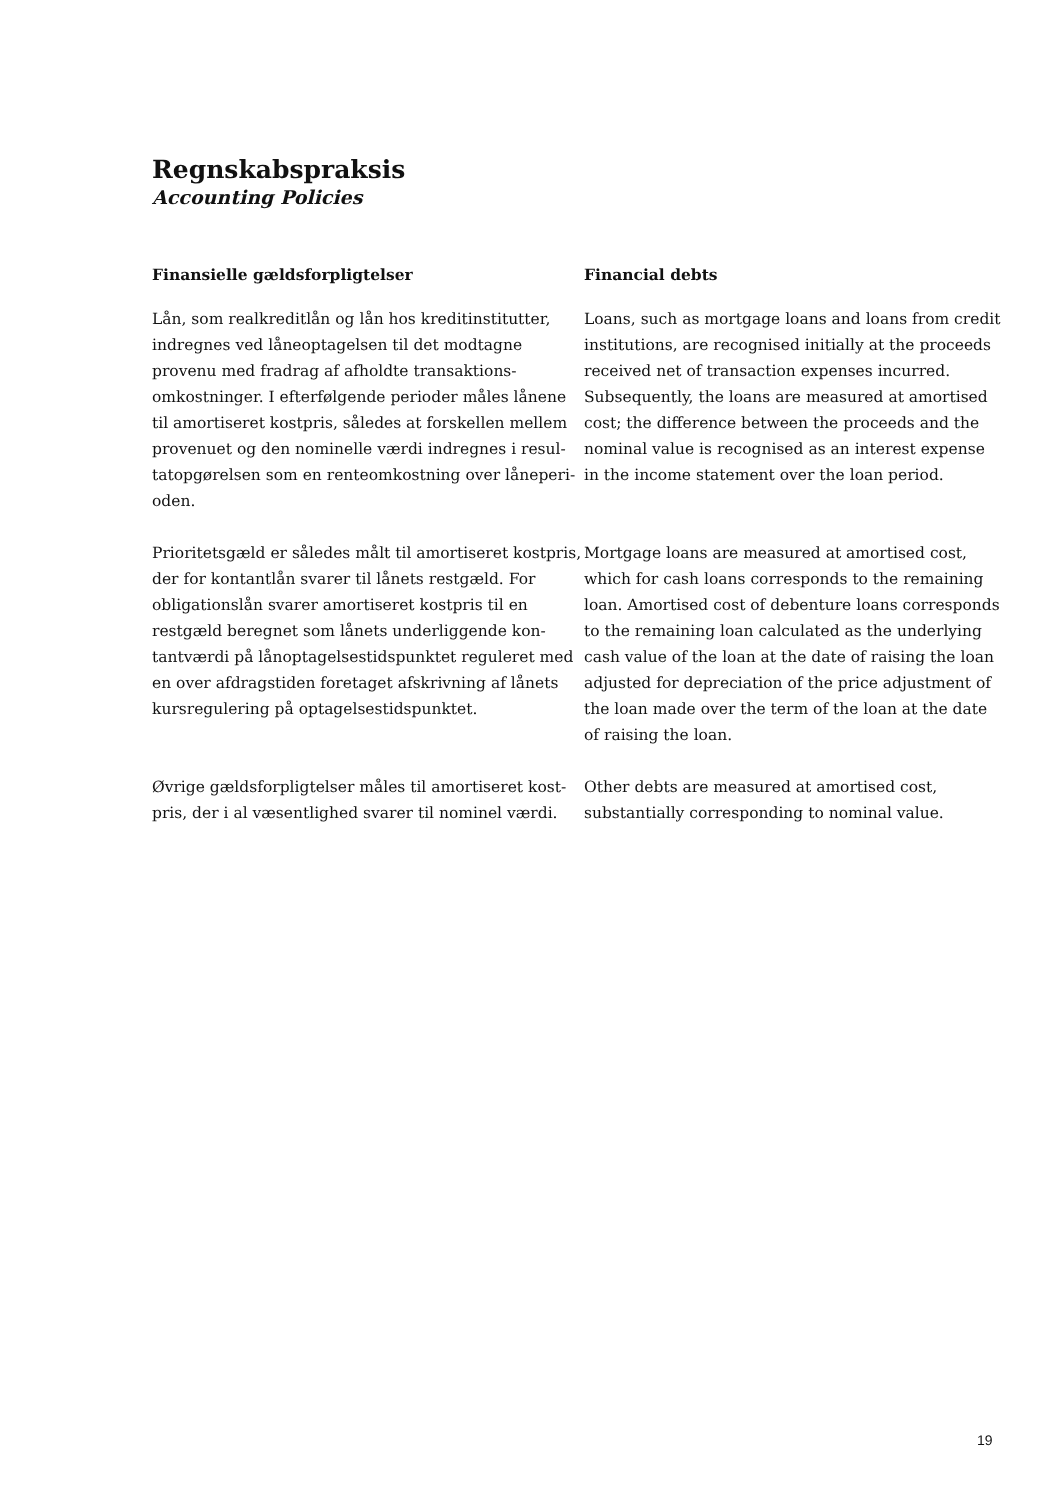Regnskabspraksis
Accounting Policies
Finansielle gældsforpligtelser
Financial debts
Lån, som realkreditlån og lån hos kreditinstitutter, indregnes ved låneoptagelsen til det modtagne provenu med fradrag af afholdte transaktions­omkostninger. I efterfølgende perioder måles lånene til amortiseret kostpris, således at forskellen mellem provenuet og den nominelle værdi indregnes i resul­tatopgørelsen som en renteomkostning over låneperi­oden.
Loans, such as mortgage loans and loans from cre­dit institutions, are recognised initially at the proceeds received net of transaction expenses incurred. Subsequently, the loans are measured at amortised cost; the difference between the proceeds and the nominal value is recognised as an interest expense in the income statement over the loan period.
Prioritetsgæld er således målt til amortiseret kost­pris, der for kontantlån svarer til lånets restgæld. For obligationslån svarer amortiseret kostpris til en restgæld beregnet som lånets underliggende kon­tantværdi på lånoptagelsestidspunktet reguleret med en over afdragstiden foretaget afskrivning af lånets kursregulering på optagelsestidspunktet.
Mortgage loans are measured at amortised cost, which for cash loans corresponds to the remaining loan. Amortised cost of debenture loans corresponds to the remaining loan calculated as the underlying cash value of the loan at the date of raising the loan adjusted for depreciation of the price adjustment of the loan made over the term of the loan at the date of raising the loan.
Øvrige gældsforpligtelser måles til amortiseret kost­pris, der i al væsentlighed svarer til nominel værdi.
Other debts are measured at amortised cost, substantially corresponding to nominal value.
19